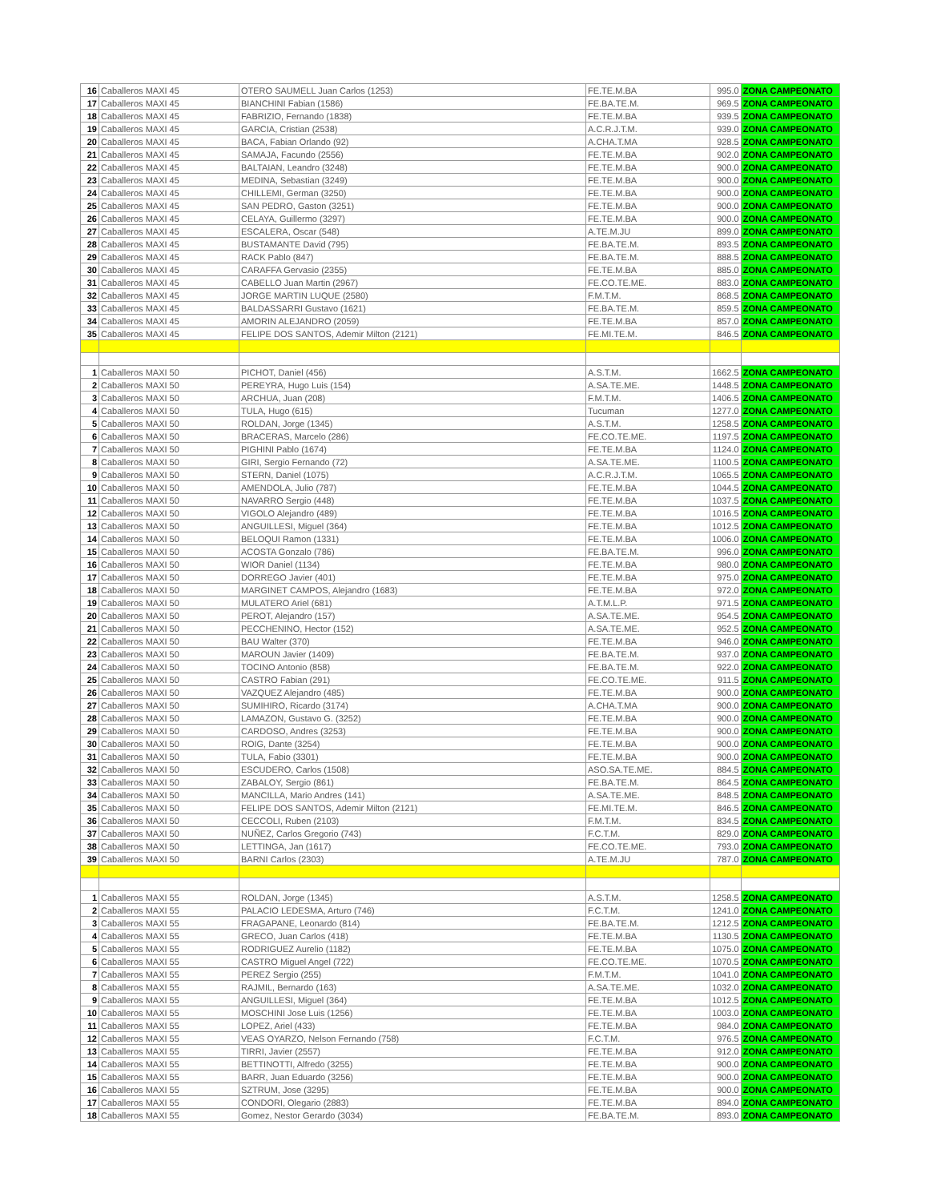| 16 | Caballeros MAXI 45 | OTERO SAUMELL Juan Carlos (1253) | FE.TE.M.BA | 995.0 | ZONA CAMPEONATO |
| 17 | Caballeros MAXI 45 | BIANCHINI Fabian (1586) | FE.BA.TE.M. | 969.5 | ZONA CAMPEONATO |
| 18 | Caballeros MAXI 45 | FABRIZIO, Fernando (1838) | FE.TE.M.BA | 939.5 | ZONA CAMPEONATO |
| 19 | Caballeros MAXI 45 | GARCIA, Cristian (2538) | A.C.R.J.T.M. | 939.0 | ZONA CAMPEONATO |
| 20 | Caballeros MAXI 45 | BACA, Fabian Orlando (92) | A.CHA.T.MA | 928.5 | ZONA CAMPEONATO |
| 21 | Caballeros MAXI 45 | SAMAJA, Facundo (2556) | FE.TE.M.BA | 902.0 | ZONA CAMPEONATO |
| 22 | Caballeros MAXI 45 | BALTAIAN, Leandro (3248) | FE.TE.M.BA | 900.0 | ZONA CAMPEONATO |
| 23 | Caballeros MAXI 45 | MEDINA, Sebastian (3249) | FE.TE.M.BA | 900.0 | ZONA CAMPEONATO |
| 24 | Caballeros MAXI 45 | CHILLEMI, German (3250) | FE.TE.M.BA | 900.0 | ZONA CAMPEONATO |
| 25 | Caballeros MAXI 45 | SAN PEDRO, Gaston (3251) | FE.TE.M.BA | 900.0 | ZONA CAMPEONATO |
| 26 | Caballeros MAXI 45 | CELAYA, Guillermo (3297) | FE.TE.M.BA | 900.0 | ZONA CAMPEONATO |
| 27 | Caballeros MAXI 45 | ESCALERA, Oscar (548) | A.TE.M.JU | 899.0 | ZONA CAMPEONATO |
| 28 | Caballeros MAXI 45 | BUSTAMANTE David (795) | FE.BA.TE.M. | 893.5 | ZONA CAMPEONATO |
| 29 | Caballeros MAXI 45 | RACK Pablo (847) | FE.BA.TE.M. | 888.5 | ZONA CAMPEONATO |
| 30 | Caballeros MAXI 45 | CARAFFA Gervasio (2355) | FE.TE.M.BA | 885.0 | ZONA CAMPEONATO |
| 31 | Caballeros MAXI 45 | CABELLO Juan Martin (2967) | FE.CO.TE.ME. | 883.0 | ZONA CAMPEONATO |
| 32 | Caballeros MAXI 45 | JORGE MARTIN LUQUE (2580) | F.M.T.M. | 868.5 | ZONA CAMPEONATO |
| 33 | Caballeros MAXI 45 | BALDASSARRI Gustavo (1621) | FE.BA.TE.M. | 859.5 | ZONA CAMPEONATO |
| 34 | Caballeros MAXI 45 | AMORIN ALEJANDRO (2059) | FE.TE.M.BA | 857.0 | ZONA CAMPEONATO |
| 35 | Caballeros MAXI 45 | FELIPE DOS SANTOS, Ademir Milton (2121) | FE.MI.TE.M. | 846.5 | ZONA CAMPEONATO |
| 1 | Caballeros MAXI 50 | PICHOT, Daniel (456) | A.S.T.M. | 1662.5 | ZONA CAMPEONATO |
| 2 | Caballeros MAXI 50 | PEREYRA, Hugo Luis (154) | A.SA.TE.ME. | 1448.5 | ZONA CAMPEONATO |
| 3 | Caballeros MAXI 50 | ARCHUA, Juan (208) | F.M.T.M. | 1406.5 | ZONA CAMPEONATO |
| 4 | Caballeros MAXI 50 | TULA, Hugo (615) | Tucuman | 1277.0 | ZONA CAMPEONATO |
| 5 | Caballeros MAXI 50 | ROLDAN, Jorge (1345) | A.S.T.M. | 1258.5 | ZONA CAMPEONATO |
| 6 | Caballeros MAXI 50 | BRACERAS, Marcelo (286) | FE.CO.TE.ME. | 1197.5 | ZONA CAMPEONATO |
| 7 | Caballeros MAXI 50 | PIGHINI Pablo (1674) | FE.TE.M.BA | 1124.0 | ZONA CAMPEONATO |
| 8 | Caballeros MAXI 50 | GIRI, Sergio Fernando (72) | A.SA.TE.ME. | 1100.5 | ZONA CAMPEONATO |
| 9 | Caballeros MAXI 50 | STERN, Daniel (1075) | A.C.R.J.T.M. | 1065.5 | ZONA CAMPEONATO |
| 10 | Caballeros MAXI 50 | AMENDOLA, Julio (787) | FE.TE.M.BA | 1044.5 | ZONA CAMPEONATO |
| 11 | Caballeros MAXI 50 | NAVARRO Sergio (448) | FE.TE.M.BA | 1037.5 | ZONA CAMPEONATO |
| 12 | Caballeros MAXI 50 | VIGOLO Alejandro (489) | FE.TE.M.BA | 1016.5 | ZONA CAMPEONATO |
| 13 | Caballeros MAXI 50 | ANGUILLESI, Miguel (364) | FE.TE.M.BA | 1012.5 | ZONA CAMPEONATO |
| 14 | Caballeros MAXI 50 | BELOQUI Ramon (1331) | FE.TE.M.BA | 1006.0 | ZONA CAMPEONATO |
| 15 | Caballeros MAXI 50 | ACOSTA Gonzalo (786) | FE.BA.TE.M. | 996.0 | ZONA CAMPEONATO |
| 16 | Caballeros MAXI 50 | WIOR Daniel (1134) | FE.TE.M.BA | 980.0 | ZONA CAMPEONATO |
| 17 | Caballeros MAXI 50 | DORREGO Javier (401) | FE.TE.M.BA | 975.0 | ZONA CAMPEONATO |
| 18 | Caballeros MAXI 50 | MARGINET CAMPOS, Alejandro (1683) | FE.TE.M.BA | 972.0 | ZONA CAMPEONATO |
| 19 | Caballeros MAXI 50 | MULATERO Ariel (681) | A.T.M.L.P. | 971.5 | ZONA CAMPEONATO |
| 20 | Caballeros MAXI 50 | PEROT, Alejandro (157) | A.SA.TE.ME. | 954.5 | ZONA CAMPEONATO |
| 21 | Caballeros MAXI 50 | PECCHENINO, Hector (152) | A.SA.TE.ME. | 952.5 | ZONA CAMPEONATO |
| 22 | Caballeros MAXI 50 | BAU Walter (370) | FE.TE.M.BA | 946.0 | ZONA CAMPEONATO |
| 23 | Caballeros MAXI 50 | MAROUN Javier (1409) | FE.BA.TE.M. | 937.0 | ZONA CAMPEONATO |
| 24 | Caballeros MAXI 50 | TOCINO Antonio (858) | FE.BA.TE.M. | 922.0 | ZONA CAMPEONATO |
| 25 | Caballeros MAXI 50 | CASTRO Fabian (291) | FE.CO.TE.ME. | 911.5 | ZONA CAMPEONATO |
| 26 | Caballeros MAXI 50 | VAZQUEZ Alejandro (485) | FE.TE.M.BA | 900.0 | ZONA CAMPEONATO |
| 27 | Caballeros MAXI 50 | SUMIHIRO, Ricardo (3174) | A.CHA.T.MA | 900.0 | ZONA CAMPEONATO |
| 28 | Caballeros MAXI 50 | LAMAZON, Gustavo G. (3252) | FE.TE.M.BA | 900.0 | ZONA CAMPEONATO |
| 29 | Caballeros MAXI 50 | CARDOSO, Andres (3253) | FE.TE.M.BA | 900.0 | ZONA CAMPEONATO |
| 30 | Caballeros MAXI 50 | ROIG, Dante (3254) | FE.TE.M.BA | 900.0 | ZONA CAMPEONATO |
| 31 | Caballeros MAXI 50 | TULA, Fabio (3301) | FE.TE.M.BA | 900.0 | ZONA CAMPEONATO |
| 32 | Caballeros MAXI 50 | ESCUDERO, Carlos (1508) | ASO.SA.TE.ME. | 884.5 | ZONA CAMPEONATO |
| 33 | Caballeros MAXI 50 | ZABALOY, Sergio (861) | FE.BA.TE.M. | 864.5 | ZONA CAMPEONATO |
| 34 | Caballeros MAXI 50 | MANCILLA, Mario Andres (141) | A.SA.TE.ME. | 848.5 | ZONA CAMPEONATO |
| 35 | Caballeros MAXI 50 | FELIPE DOS SANTOS, Ademir Milton (2121) | FE.MI.TE.M. | 846.5 | ZONA CAMPEONATO |
| 36 | Caballeros MAXI 50 | CECCOLI, Ruben (2103) | F.M.T.M. | 834.5 | ZONA CAMPEONATO |
| 37 | Caballeros MAXI 50 | NUÑEZ, Carlos Gregorio (743) | F.C.T.M. | 829.0 | ZONA CAMPEONATO |
| 38 | Caballeros MAXI 50 | LETTINGA, Jan (1617) | FE.CO.TE.ME. | 793.0 | ZONA CAMPEONATO |
| 39 | Caballeros MAXI 50 | BARNI Carlos (2303) | A.TE.M.JU | 787.0 | ZONA CAMPEONATO |
| 1 | Caballeros MAXI 55 | ROLDAN, Jorge (1345) | A.S.T.M. | 1258.5 | ZONA CAMPEONATO |
| 2 | Caballeros MAXI 55 | PALACIO LEDESMA, Arturo (746) | F.C.T.M. | 1241.0 | ZONA CAMPEONATO |
| 3 | Caballeros MAXI 55 | FRAGAPANE, Leonardo (814) | FE.BA.TE.M. | 1212.5 | ZONA CAMPEONATO |
| 4 | Caballeros MAXI 55 | GRECO, Juan Carlos (418) | FE.TE.M.BA | 1130.5 | ZONA CAMPEONATO |
| 5 | Caballeros MAXI 55 | RODRIGUEZ Aurelio (1182) | FE.TE.M.BA | 1075.0 | ZONA CAMPEONATO |
| 6 | Caballeros MAXI 55 | CASTRO Miguel Angel (722) | FE.CO.TE.ME. | 1070.5 | ZONA CAMPEONATO |
| 7 | Caballeros MAXI 55 | PEREZ Sergio (255) | F.M.T.M. | 1041.0 | ZONA CAMPEONATO |
| 8 | Caballeros MAXI 55 | RAJMIL, Bernardo (163) | A.SA.TE.ME. | 1032.0 | ZONA CAMPEONATO |
| 9 | Caballeros MAXI 55 | ANGUILLESI, Miguel (364) | FE.TE.M.BA | 1012.5 | ZONA CAMPEONATO |
| 10 | Caballeros MAXI 55 | MOSCHINI Jose Luis (1256) | FE.TE.M.BA | 1003.0 | ZONA CAMPEONATO |
| 11 | Caballeros MAXI 55 | LOPEZ, Ariel (433) | FE.TE.M.BA | 984.0 | ZONA CAMPEONATO |
| 12 | Caballeros MAXI 55 | VEAS OYARZO, Nelson Fernando (758) | F.C.T.M. | 976.5 | ZONA CAMPEONATO |
| 13 | Caballeros MAXI 55 | TIRRI, Javier (2557) | FE.TE.M.BA | 912.0 | ZONA CAMPEONATO |
| 14 | Caballeros MAXI 55 | BETTINOTTI, Alfredo (3255) | FE.TE.M.BA | 900.0 | ZONA CAMPEONATO |
| 15 | Caballeros MAXI 55 | BARR, Juan Eduardo (3256) | FE.TE.M.BA | 900.0 | ZONA CAMPEONATO |
| 16 | Caballeros MAXI 55 | SZTRUM, Jose (3295) | FE.TE.M.BA | 900.0 | ZONA CAMPEONATO |
| 17 | Caballeros MAXI 55 | CONDORI, Olegario (2883) | FE.TE.M.BA | 894.0 | ZONA CAMPEONATO |
| 18 | Caballeros MAXI 55 | Gomez, Nestor Gerardo (3034) | FE.BA.TE.M. | 893.0 | ZONA CAMPEONATO |